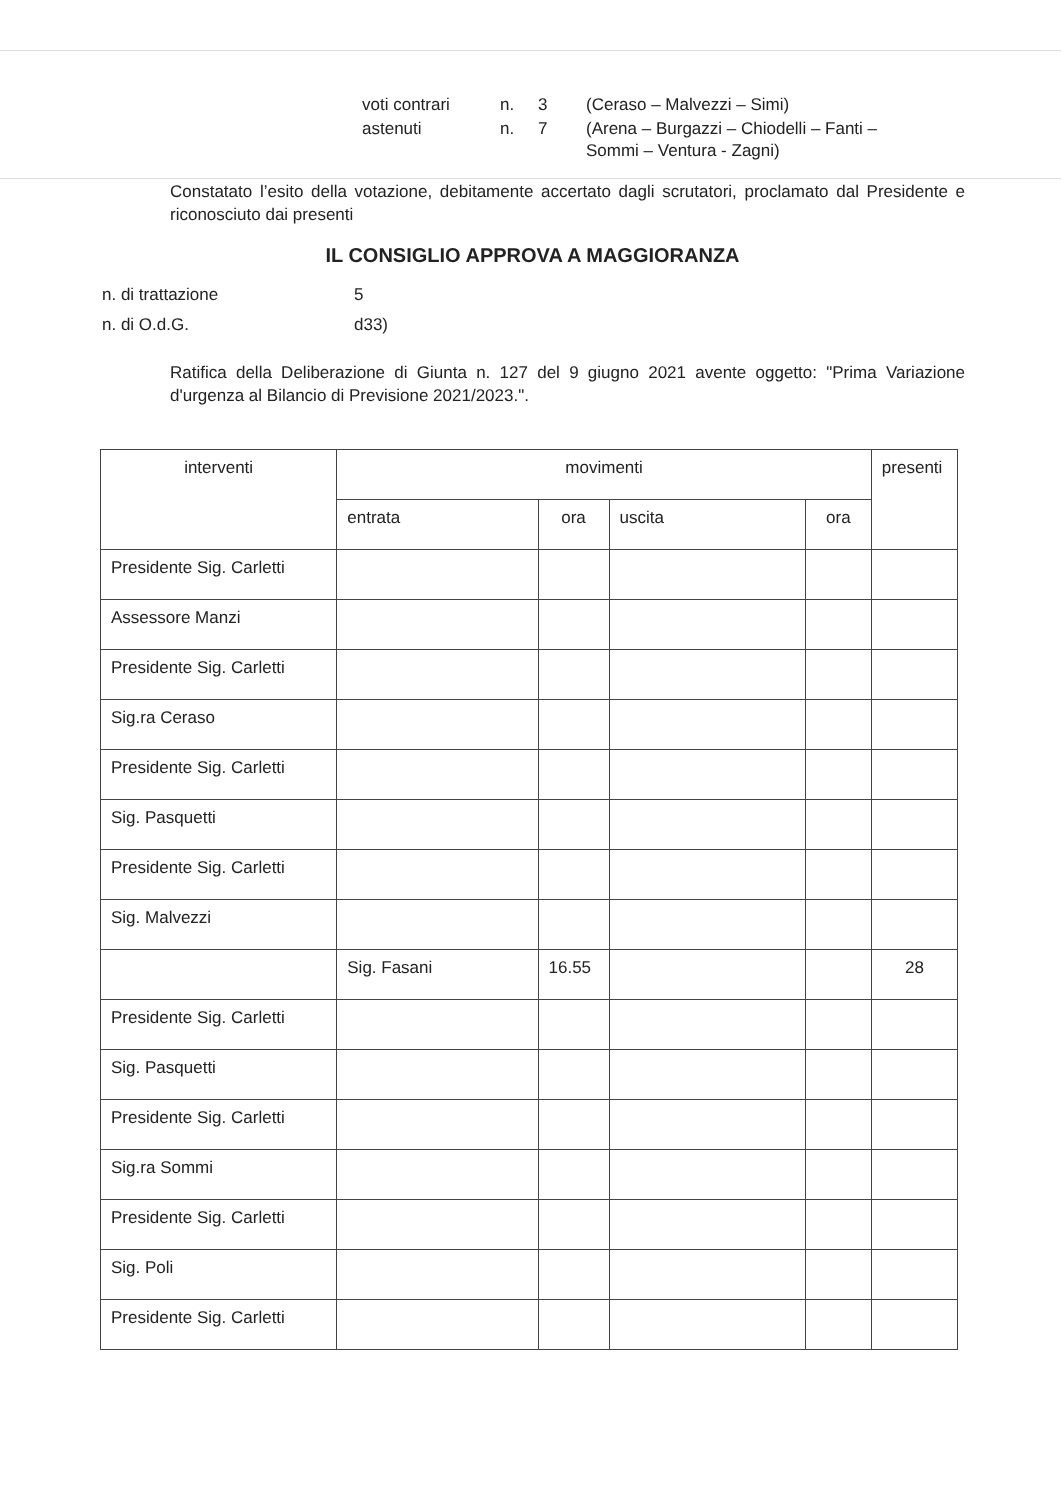| voti contrari | n. | 3 | (Ceraso – Malvezzi – Simi) |
| astenuti | n. | 7 | (Arena – Burgazzi – Chiodelli – Fanti – Sommi – Ventura - Zagni) |
Constatato l’esito della votazione, debitamente accertato dagli scrutatori, proclamato dal Presidente e riconosciuto dai presenti
IL CONSIGLIO APPROVA A MAGGIORANZA
| n. di trattazione | 5 |
| n. di O.d.G. | d33) |
Ratifica della Deliberazione di Giunta n. 127 del 9 giugno 2021 avente oggetto: "Prima Variazione d'urgenza al Bilancio di Previsione 2021/2023.".
| interventi | movimenti | | | | presenti |
| --- | --- | --- | --- | --- | --- |
| | entrata | ora | uscita | ora | |
| Presidente Sig. Carletti | | | | | |
| Assessore Manzi | | | | | |
| Presidente Sig. Carletti | | | | | |
| Sig.ra Ceraso | | | | | |
| Presidente Sig. Carletti | | | | | |
| Sig. Pasquetti | | | | | |
| Presidente Sig. Carletti | | | | | |
| Sig. Malvezzi | | | | | |
| | Sig. Fasani | 16.55 | | | 28 |
| Presidente Sig. Carletti | | | | | |
| Sig. Pasquetti | | | | | |
| Presidente Sig. Carletti | | | | | |
| Sig.ra Sommi | | | | | |
| Presidente Sig. Carletti | | | | | |
| Sig. Poli | | | | | |
| Presidente Sig. Carletti | | | | | |